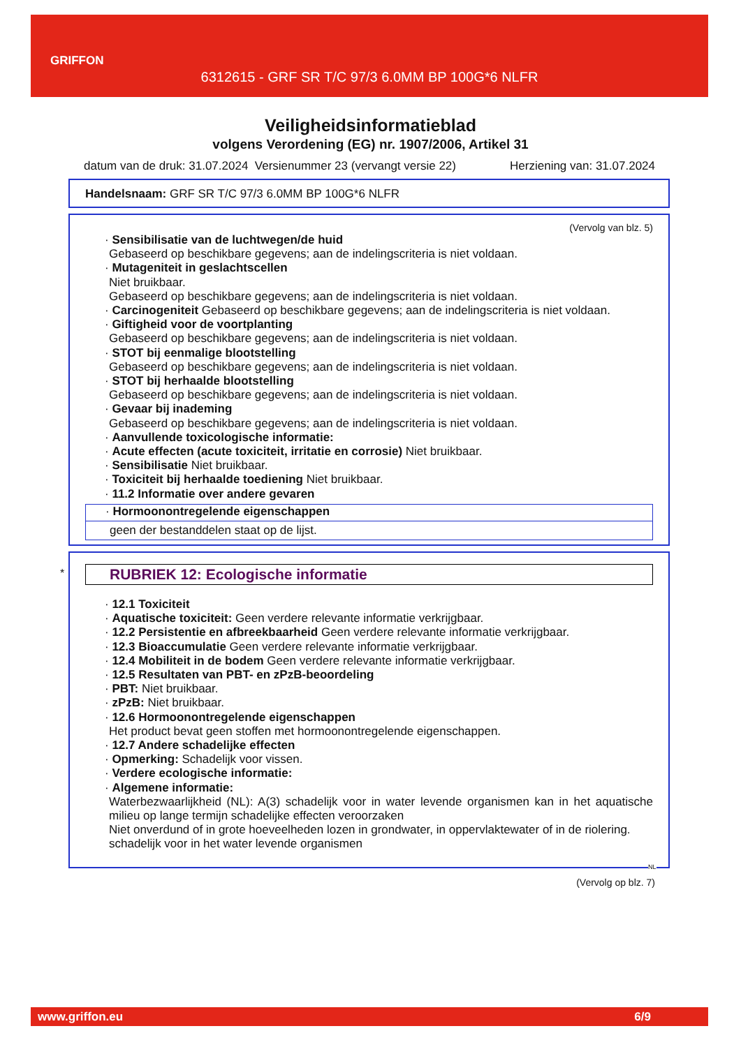GRIFFON
6312615 - GRF SR T/C 97/3 6.0MM BP 100G*6 NLFR
Veiligheidsinformatieblad
volgens Verordening (EG) nr. 1907/2006, Artikel 31
datum van de druk: 31.07.2024 Versienummer 23 (vervangt versie 22) Herziening van: 31.07.2024
Handelsnaam: GRF SR T/C 97/3 6.0MM BP 100G*6 NLFR
(Vervolg van blz. 5)
· Sensibilisatie van de luchtwegen/de huid
Gebaseerd op beschikbare gegevens; aan de indelingscriteria is niet voldaan.
· Mutageniteit in geslachtscellen
Niet bruikbaar.
Gebaseerd op beschikbare gegevens; aan de indelingscriteria is niet voldaan.
· Carcinogeniteit Gebaseerd op beschikbare gegevens; aan de indelingscriteria is niet voldaan.
· Giftigheid voor de voortplanting
Gebaseerd op beschikbare gegevens; aan de indelingscriteria is niet voldaan.
· STOT bij eenmalige blootstelling
Gebaseerd op beschikbare gegevens; aan de indelingscriteria is niet voldaan.
· STOT bij herhaalde blootstelling
Gebaseerd op beschikbare gegevens; aan de indelingscriteria is niet voldaan.
· Gevaar bij inademing
Gebaseerd op beschikbare gegevens; aan de indelingscriteria is niet voldaan.
· Aanvullende toxicologische informatie:
· Acute effecten (acute toxiciteit, irritatie en corrosie) Niet bruikbaar.
· Sensibilisatie Niet bruikbaar.
· Toxiciteit bij herhaalde toediening Niet bruikbaar.
· 11.2 Informatie over andere gevaren
· Hormoonontregelende eigenschappen
geen der bestanddelen staat op de lijst.
*
RUBRIEK 12: Ecologische informatie
· 12.1 Toxiciteit
· Aquatische toxiciteit: Geen verdere relevante informatie verkrijgbaar.
· 12.2 Persistentie en afbreekbaarheid Geen verdere relevante informatie verkrijgbaar.
· 12.3 Bioaccumulatie Geen verdere relevante informatie verkrijgbaar.
· 12.4 Mobiliteit in de bodem Geen verdere relevante informatie verkrijgbaar.
· 12.5 Resultaten van PBT- en zPzB-beoordeling
· PBT: Niet bruikbaar.
· zPzB: Niet bruikbaar.
· 12.6 Hormoonontregelende eigenschappen
Het product bevat geen stoffen met hormoonontregelende eigenschappen.
· 12.7 Andere schadelijke effecten
· Opmerking: Schadelijk voor vissen.
· Verdere ecologische informatie:
· Algemene informatie:
Waterbezwaarlijkheid (NL): A(3) schadelijk voor in water levende organismen kan in het aquatische milieu op lange termijn schadelijke effecten veroorzaken
Niet onverdund of in grote hoeveelheden lozen in grondwater, in oppervlaktewater of in de riolering.
schadelijk voor in het water levende organismen
NL
(Vervolg op blz. 7)
www.griffon.eu 6/9